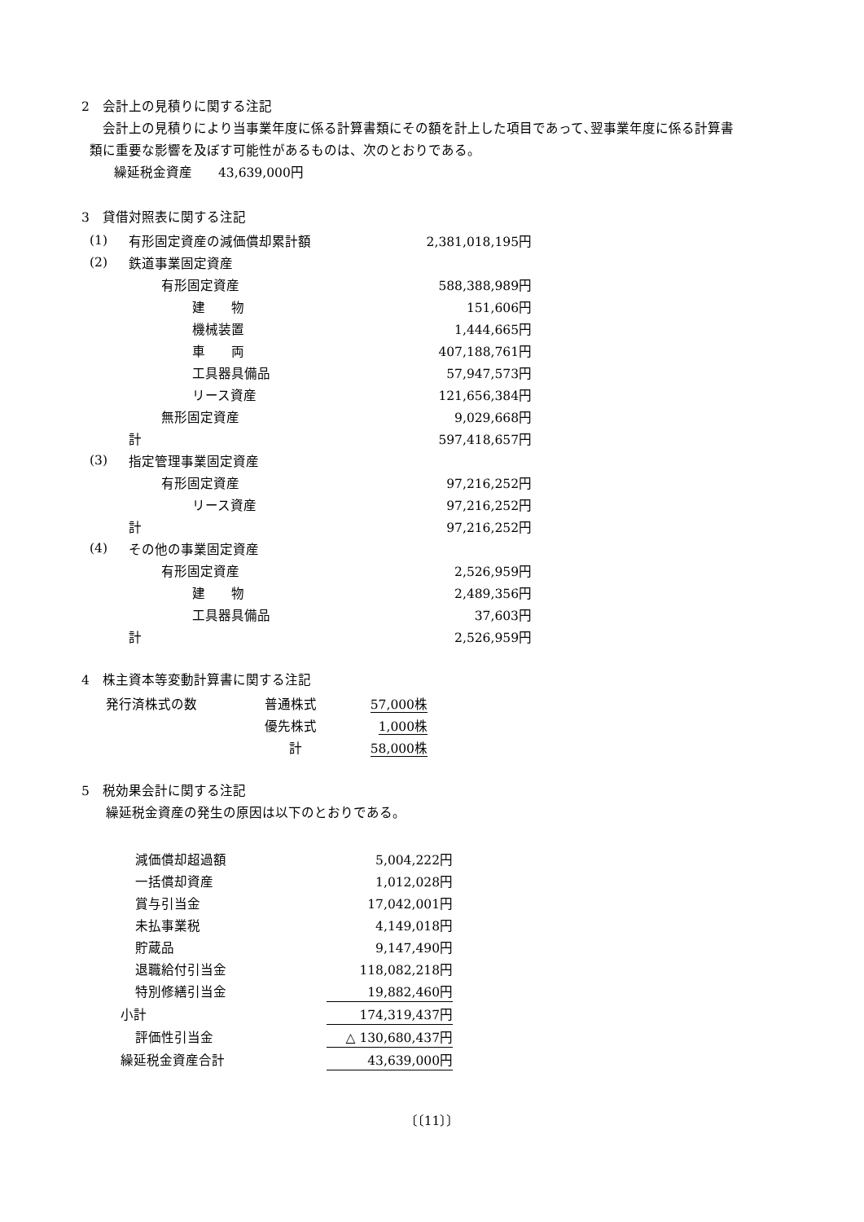2　会計上の見積りに関する注記
会計上の見積りにより当事業年度に係る計算書類にその額を計上した項目であって､翌事業年度に係る計算書
類に重要な影響を及ぼす可能性があるものは、次のとおりである。
繰延税金資産　　43,639,000円
3　貸借対照表に関する注記
| (1) | 有形固定資産の減価償却累計額 | | | 2,381,018,195円 |
| (2) | 鉄道事業固定資産 | | | |
| | | 有形固定資産 | | 588,388,989円 |
| | | | 建 物 | 151,606円 |
| | | | 機械装置 | 1,444,665円 |
| | | | 車 両 | 407,188,761円 |
| | | | 工具器具備品 | 57,947,573円 |
| | | | リース資産 | 121,656,384円 |
| | | 無形固定資産 | | 9,029,668円 |
| | 計 | | | 597,418,657円 |
| (3) | 指定管理事業固定資産 | | | |
| | | 有形固定資産 | | 97,216,252円 |
| | | | リース資産 | 97,216,252円 |
| | 計 | | | 97,216,252円 |
| (4) | その他の事業固定資産 | | | |
| | | 有形固定資産 | | 2,526,959円 |
| | | | 建 物 | 2,489,356円 |
| | | | 工具器具備品 | 37,603円 |
| | 計 | | | 2,526,959円 |
4　株主資本等変動計算書に関する注記
| 発行済株式の数 | 普通株式 | 57,000株 |
| | 優先株式 | 1,000株 |
| | 計 | 58,000株 |
5　税効果会計に関する注記
繰延税金資産の発生の原因は以下のとおりである。
| 減価償却超過額 | 5,004,222円 |
| 一括償却資産 | 1,012,028円 |
| 賞与引当金 | 17,042,001円 |
| 未払事業税 | 4,149,018円 |
| 貯蔵品 | 9,147,490円 |
| 退職給付引当金 | 118,082,218円 |
| 特別修繕引当金 | 19,882,460円 |
| 小計 | 174,319,437円 |
| 評価性引当金 | △ 130,680,437円 |
| 繰延税金資産合計 | 43,639,000円 |
〔〔11〕〕